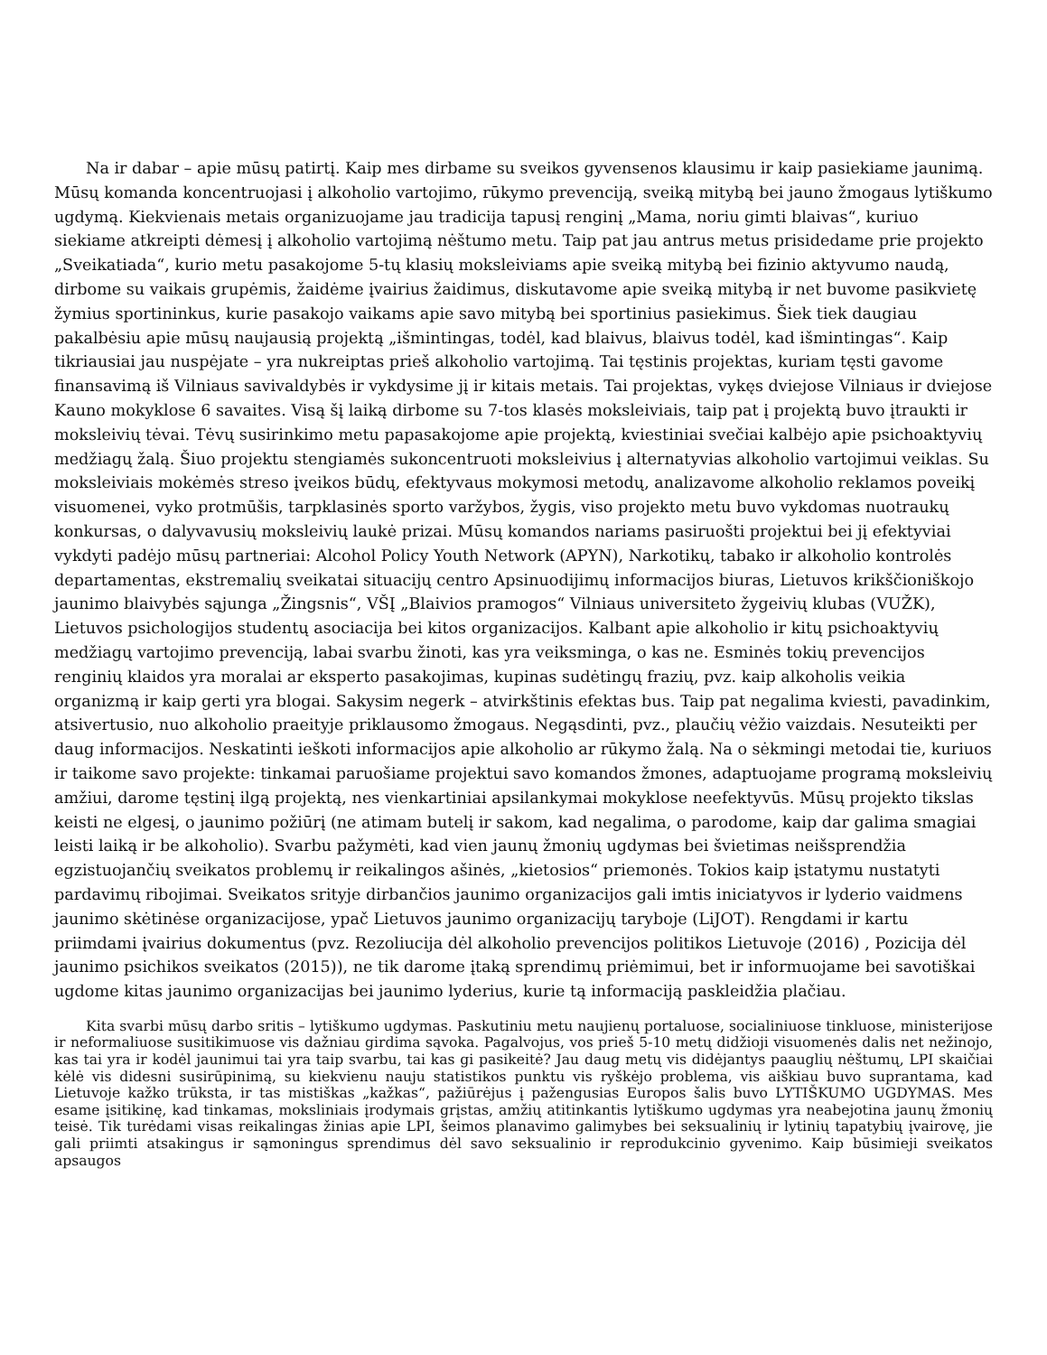Na ir dabar – apie mūsų patirtį. Kaip mes dirbame su sveikos gyvensenos klausimu ir kaip pasiekiame jaunimą. Mūsų komanda koncentruojasi į alkoholio vartojimo, rūkymo prevenciją, sveiką mitybą bei jauno žmogaus lytiškumo ugdymą. Kiekvienais metais organizuojame jau tradicija tapusį renginį „Mama, noriu gimti blaivas“, kuriuo siekiame atkreipti dėmesį į alkoholio vartojimą nėštumo metu. Taip pat jau antrus metus prisidedame prie projekto „Sveikatiada“, kurio metu pasakojome 5-tų klasių moksleiviams apie sveiką mitybą bei fizinio aktyvumo naudą, dirbome su vaikais grupėmis, žaidėme įvairius žaidimus, diskutavome apie sveiką mitybą ir net buvome pasikvietę žymius sportininkus, kurie pasakojo vaikams apie savo mitybą bei sportinius pasiekimus. Šiek tiek daugiau pakalbėsiu apie mūsų naujausią projektą „išmintingas, todėl, kad blaivus, blaivus todėl, kad išmintingas“. Kaip tikriausiai jau nuspėjate – yra nukreiptas prieš alkoholio vartojimą. Tai tęstinis projektas, kuriam tęsti gavome finansavimą iš Vilniaus savivaldybės ir vykdysime jį ir kitais metais. Tai projektas, vykęs dviejose Vilniaus ir dviejose Kauno mokyklose 6 savaites. Visą šį laiką dirbome su 7-tos klasės moksleiviais, taip pat į projektą buvo įtraukti ir moksleivių tėvai. Tėvų susirinkimo metu papasakojome apie projektą, kviestiniai svečiai kalbėjo apie psichoaktyvių medžiagų žalą. Šiuo projektu stengiamės sukoncentruoti moksleivius į alternatyvias alkoholio vartojimui veiklas. Su moksleiviais mokėmės streso įveikos būdų, efektyvaus mokymosi metodų, analizavome alkoholio reklamos poveikį visuomenei, vyko protmūšis, tarpklasinės sporto varžybos, žygis, viso projekto metu buvo vykdomas nuotraukų konkursas, o dalyvavusių moksleivių laukė prizai. Mūsų komandos nariams pasiruošti projektui bei jį efektyviai vykdyti padėjo mūsų partneriai: Alcohol Policy Youth Network (APYN), Narkotikų, tabako ir alkoholio kontrolės departamentas, ekstremalių sveikatai situacijų centro Apsinuodijimų informacijos biuras, Lietuvos krikščioniškojo jaunimo blaivybės sąjunga „Žingsnis“, VŠĮ „Blaivios pramogos“ Vilniaus universiteto žygeivių klubas (VUŽK), Lietuvos psichologijos studentų asociacija bei kitos organizacijos. Kalbant apie alkoholio ir kitų psichoaktyvių medžiagų vartojimo prevenciją, labai svarbu žinoti, kas yra veiksminga, o kas ne. Esminės tokių prevencijos renginių klaidos yra moralai ar eksperto pasakojimas, kupinas sudėtingų frazių, pvz. kaip alkoholis veikia organizmą ir kaip gerti yra blogai. Sakysim negerk – atvirkštinis efektas bus. Taip pat negalima kviesti, pavadinkim, atsivertusio, nuo alkoholio praeityje priklausomo žmogaus. Negąsdinti, pvz., plaučių vėžio vaizdais. Nesuteikti per daug informacijos. Neskatinti ieškoti informacijos apie alkoholio ar rūkymo žalą. Na o sėkmingi metodai tie, kuriuos ir taikome savo projekte: tinkamai paruošiame projektui savo komandos žmones, adaptuojame programą moksleivių amžiui, darome tęstinį ilgą projektą, nes vienkartiniai apsilankymai mokyklose neefektyvūs. Mūsų projekto tikslas keisti ne elgesį, o jaunimo požiūrį (ne atimam butelį ir sakom, kad negalima, o parodome, kaip dar galima smagiai leisti laiką ir be alkoholio). Svarbu pažymėti, kad vien jaunų žmonių ugdymas bei švietimas neišsprendžia egzistuojančių sveikatos problemų ir reikalingos ašinės, „kietosios“ priemonės. Tokios kaip įstatymu nustatyti pardavimų ribojimai. Sveikatos srityje dirbančios jaunimo organizacijos gali imtis iniciatyvos ir lyderio vaidmens jaunimo skėtinėse organizacijose, ypač Lietuvos jaunimo organizacijų taryboje (LiJOT). Rengdami ir kartu priimdami įvairius dokumentus (pvz. Rezoliucija dėl alkoholio prevencijos politikos Lietuvoje (2016) , Pozicija dėl jaunimo psichikos sveikatos (2015)), ne tik darome įtaką sprendimų priėmimui, bet ir informuojame bei savotiškai ugdome kitas jaunimo organizacijas bei jaunimo lyderius, kurie tą informaciją paskleidžia plačiau.
Kita svarbi mūsų darbo sritis – lytiškumo ugdymas. Paskutiniu metu naujienų portaluose, socialiniuose tinkluose, ministerijose ir neformaliuose susitikimuose vis dažniau girdima sąvoka. Pagalvojus, vos prieš 5-10 metų didžioji visuomenės dalis net nežinojo, kas tai yra ir kodėl jaunimui tai yra taip svarbu, tai kas gi pasikeitė? Jau daug metų vis didėjantys paauglių nėštumų, LPI skaičiai kėlė vis didesni susirūpinimą, su kiekvienu nauju statistikos punktu vis ryškėjo problema, vis aiškiau buvo suprantama, kad Lietuvoje kažko trūksta, ir tas mistiškas „kažkas“, pažiūrėjus į pažengusias Europos šalis buvo LYTIŠKUMO UGDYMAS. Mes esame įsitikinę, kad tinkamas, moksliniais įrodymais grįstas, amžių atitinkantis lytiškumo ugdymas yra neabejotina jaunų žmonių teisė. Tik turėdami visas reikalingas žinias apie LPI, šeimos planavimo galimybes bei seksualinių ir lytinių tapatybių įvairovę, jie gali priimti atsakingus ir sąmoningus sprendimus dėl savo seksualinio ir reprodukcinio gyvenimo. Kaip būsimieji sveikatos apsaugos